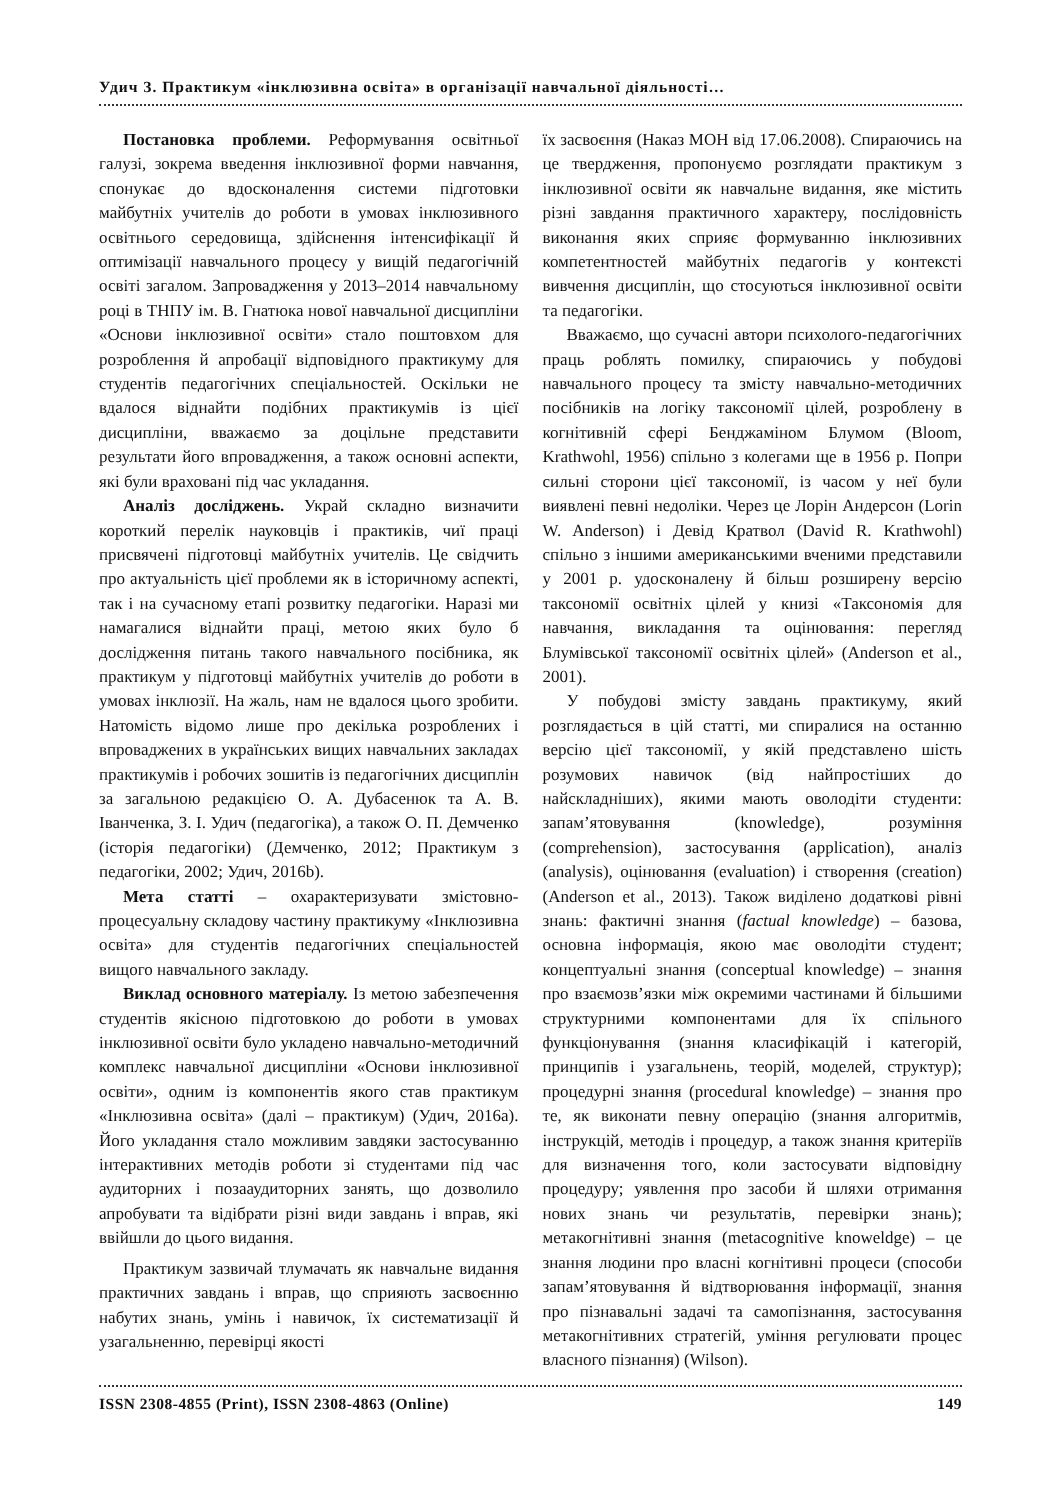Удич З. Практикум «інклюзивна освіта» в організації навчальної діяльності…
Постановка проблеми. Реформування освітньої галузі, зокрема введення інклюзивної форми навчання, спонукає до вдосконалення системи підготовки майбутніх учителів до роботи в умовах інклюзивного освітнього середовища, здійснення інтенсифікації й оптимізації навчального процесу у вищій педагогічній освіті загалом. Запровадження у 2013–2014 навчальному році в ТНПУ ім. В. Гнатюка нової навчальної дисципліни «Основи інклюзивної освіти» стало поштовхом для розроблення й апробації відповідного практикуму для студентів педагогічних спеціальностей. Оскільки не вдалося віднайти подібних практикумів із цієї дисципліни, вважаємо за доцільне представити результати його впровадження, а також основні аспекти, які були враховані під час укладання.
Аналіз досліджень. Украй складно визначити короткий перелік науковців і практиків, чиї праці присвячені підготовці майбутніх учителів. Це свідчить про актуальність цієї проблеми як в історичному аспекті, так і на сучасному етапі розвитку педагогіки. Наразі ми намагалися віднайти праці, метою яких було б дослідження питань такого навчального посібника, як практикум у підготовці майбутніх учителів до роботи в умовах інклюзії. На жаль, нам не вдалося цього зробити. Натомість відомо лише про декілька розроблених і впроваджених в українських вищих навчальних закладах практикумів і робочих зошитів із педагогічних дисциплін за загальною редакцією О. А. Дубасенюк та А. В. Іванченка, З. І. Удич (педагогіка), а також О. П. Демченко (історія педагогіки) (Демченко, 2012; Практикум з педагогіки, 2002; Удич, 2016b).
Мета статті – охарактеризувати змістовно-процесуальну складову частину практикуму «Інклюзивна освіта» для студентів педагогічних спеціальностей вищого навчального закладу.
Виклад основного матеріалу. Із метою забезпечення студентів якісною підготовкою до роботи в умовах інклюзивної освіти було укладено навчально-методичний комплекс навчальної дисципліни «Основи інклюзивної освіти», одним із компонентів якого став практикум «Інклюзивна освіта» (далі – практикум) (Удич, 2016a). Його укладання стало можливим завдяки застосуванню інтерактивних методів роботи зі студентами під час аудиторних і позааудиторних занять, що дозволило апробувати та відібрати різні види завдань і вправ, які ввійшли до цього видання.
Практикум зазвичай тлумачать як навчальне видання практичних завдань і вправ, що сприяють засвоєнню набутих знань, умінь і навичок, їх систематизації й узагальненню, перевірці якості
їх засвоєння (Наказ МОН від 17.06.2008). Спираючись на це твердження, пропонуємо розглядати практикум з інклюзивної освіти як навчальне видання, яке містить різні завдання практичного характеру, послідовність виконання яких сприяє формуванню інклюзивних компетентностей майбутніх педагогів у контексті вивчення дисциплін, що стосуються інклюзивної освіти та педагогіки.
Вважаємо, що сучасні автори психолого-педагогічних праць роблять помилку, спираючись у побудові навчального процесу та змісту навчально-методичних посібників на логіку таксономії цілей, розроблену в когнітивній сфері Бенджаміном Блумом (Bloom, Krathwohl, 1956) спільно з колегами ще в 1956 р. Попри сильні сторони цієї таксономії, із часом у неї були виявлені певні недоліки. Через це Лорін Андерсон (Lorin W. Anderson) і Девід Кратвол (David R. Krathwohl) спільно з іншими американськими вченими представили у 2001 р. удосконалену й більш розширену версію таксономії освітніх цілей у книзі «Таксономія для навчання, викладання та оцінювання: перегляд Блумівської таксономії освітніх цілей» (Anderson et al., 2001).
У побудові змісту завдань практикуму, який розглядається в цій статті, ми спиралися на останню версію цієї таксономії, у якій представлено шість розумових навичок (від найпростіших до найскладніших), якими мають оволодіти студенти: запам’ятовування (knowledge), розуміння (comprehension), застосування (application), аналіз (analysis), оцінювання (evaluation) і створення (creation) (Anderson et al., 2013). Також виділено додаткові рівні знань: фактичні знання (factual knowledge) – базова, основна інформація, якою має оволодіти студент; концептуальні знання (conceptual knowledge) – знання про взаємозв’язки між окремими частинами й більшими структурними компонентами для їх спільного функціонування (знання класифікацій і категорій, принципів і узагальнень, теорій, моделей, структур); процедурні знання (procedural knowledge) – знання про те, як виконати певну операцію (знання алгоритмів, інструкцій, методів і процедур, а також знання критеріїв для визначення того, коли застосувати відповідну процедуру; уявлення про засоби й шляхи отримання нових знань чи результатів, перевірки знань); метакогнітивні знання (metacognitive knoweldge) – це знання людини про власні когнітивні процеси (способи запам’ятовування й відтворювання інформації, знання про пізнавальні задачі та самопізнання, застосування метакогнітивних стратегій, уміння регулювати процес власного пізнання) (Wilson).
ISSN 2308-4855 (Print), ISSN 2308-4863 (Online) 149